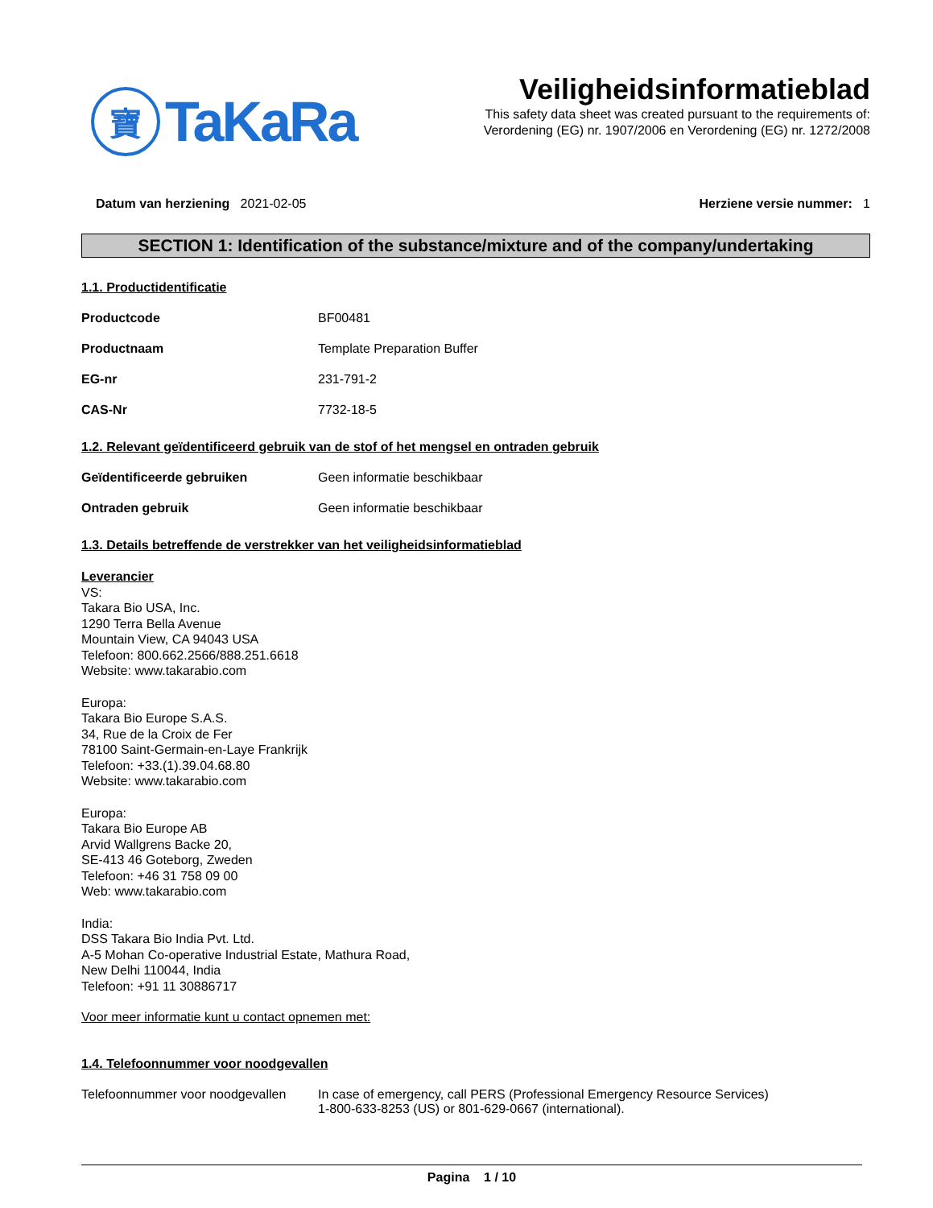寶
TaKaRa
Veiligheidsinformatieblad
This safety data sheet was created pursuant to the requirements of:
Verordening (EG) nr. 1907/2006 en Verordening (EG) nr. 1272/2008
Datum van herziening 2021-02-05
Herziene versie nummer: 1
SECTION 1: Identification of the substance/mixture and of the company/undertaking
1.1. Productidentificatie
Productcode BF00481
Productnaam Template Preparation Buffer
EG-nr 231-791-2
CAS-Nr 7732-18-5
1.2. Relevant geïdentificeerd gebruik van de stof of het mengsel en ontraden gebruik
Geïdentificeerde gebruiken Geen informatie beschikbaar
Ontraden gebruik Geen informatie beschikbaar
1.3. Details betreffende de verstrekker van het veiligheidsinformatieblad
Leverancier
VS:
Takara Bio USA, Inc.
1290 Terra Bella Avenue
Mountain View, CA 94043 USA
Telefoon: 800.662.2566/888.251.6618
Website: www.takarabio.com
Europa:
Takara Bio Europe S.A.S.
34, Rue de la Croix de Fer
78100 Saint-Germain-en-Laye Frankrijk
Telefoon: +33.(1).39.04.68.80
Website: www.takarabio.com
Europa:
Takara Bio Europe AB
Arvid Wallgrens Backe 20,
SE-413 46 Goteborg, Zweden
Telefoon: +46 31 758 09 00
Web: www.takarabio.com
India:
DSS Takara Bio India Pvt. Ltd.
A-5 Mohan Co-operative Industrial Estate, Mathura Road,
New Delhi 110044, India
Telefoon: +91 11 30886717
Voor meer informatie kunt u contact opnemen met:
1.4. Telefoonnummer voor noodgevallen
Telefoonnummer voor noodgevallen
In case of emergency, call PERS (Professional Emergency Resource Services)
1-800-633-8253 (US) or 801-629-0667 (international).
Pagina 1 / 10